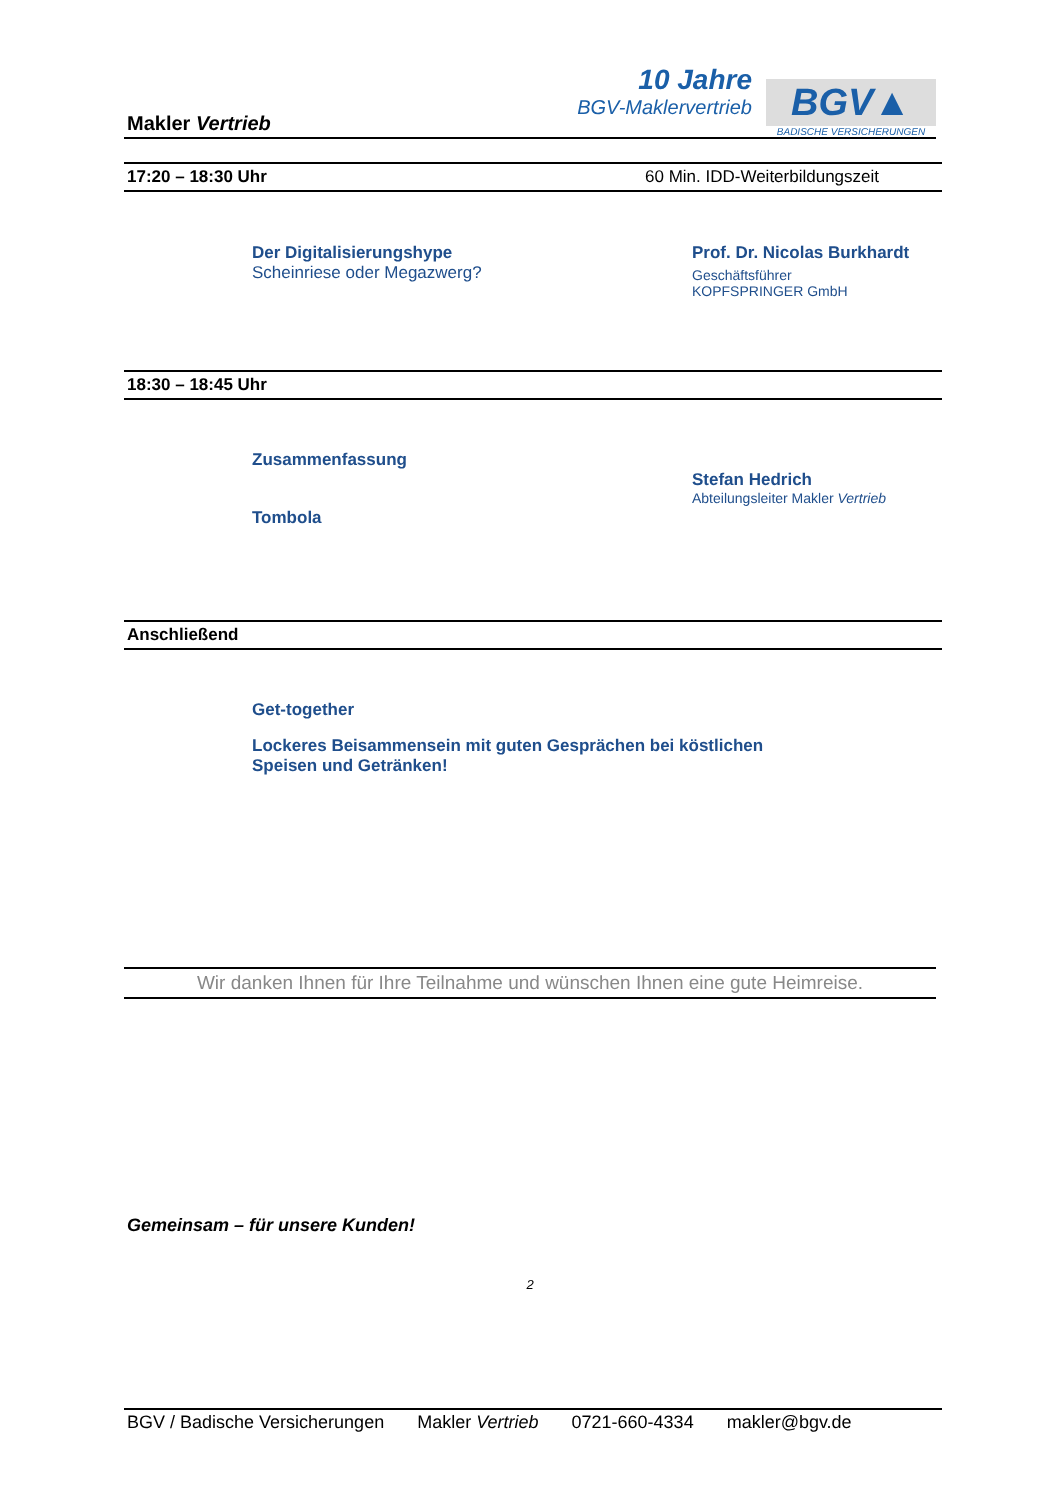Makler Vertrieb
10 Jahre
BGV-Maklervertrieb
BGV▲
BADISCHE VERSICHERUNGEN
17:20 – 18:30 Uhr 60 Min. IDD-Weiterbildungszeit
Der Digitalisierungshype
Scheinriese oder Megazwerg?
Prof. Dr. Nicolas Burkhardt
Geschäftsführer
KOPFSPRINGER GmbH
18:30 – 18:45 Uhr
Zusammenfassung
Tombola
Stefan Hedrich
Abteilungsleiter Makler Vertrieb
Anschließend
Get-together
Lockeres Beisammensein mit guten Gesprächen bei köstlichen
Speisen und Getränken!
Wir danken Ihnen für Ihre Teilnahme und wünschen Ihnen eine gute Heimreise.
Gemeinsam – für unsere Kunden!
2
BGV / Badische Versicherungen Makler Vertrieb 0721-660-4334 makler@bgv.de